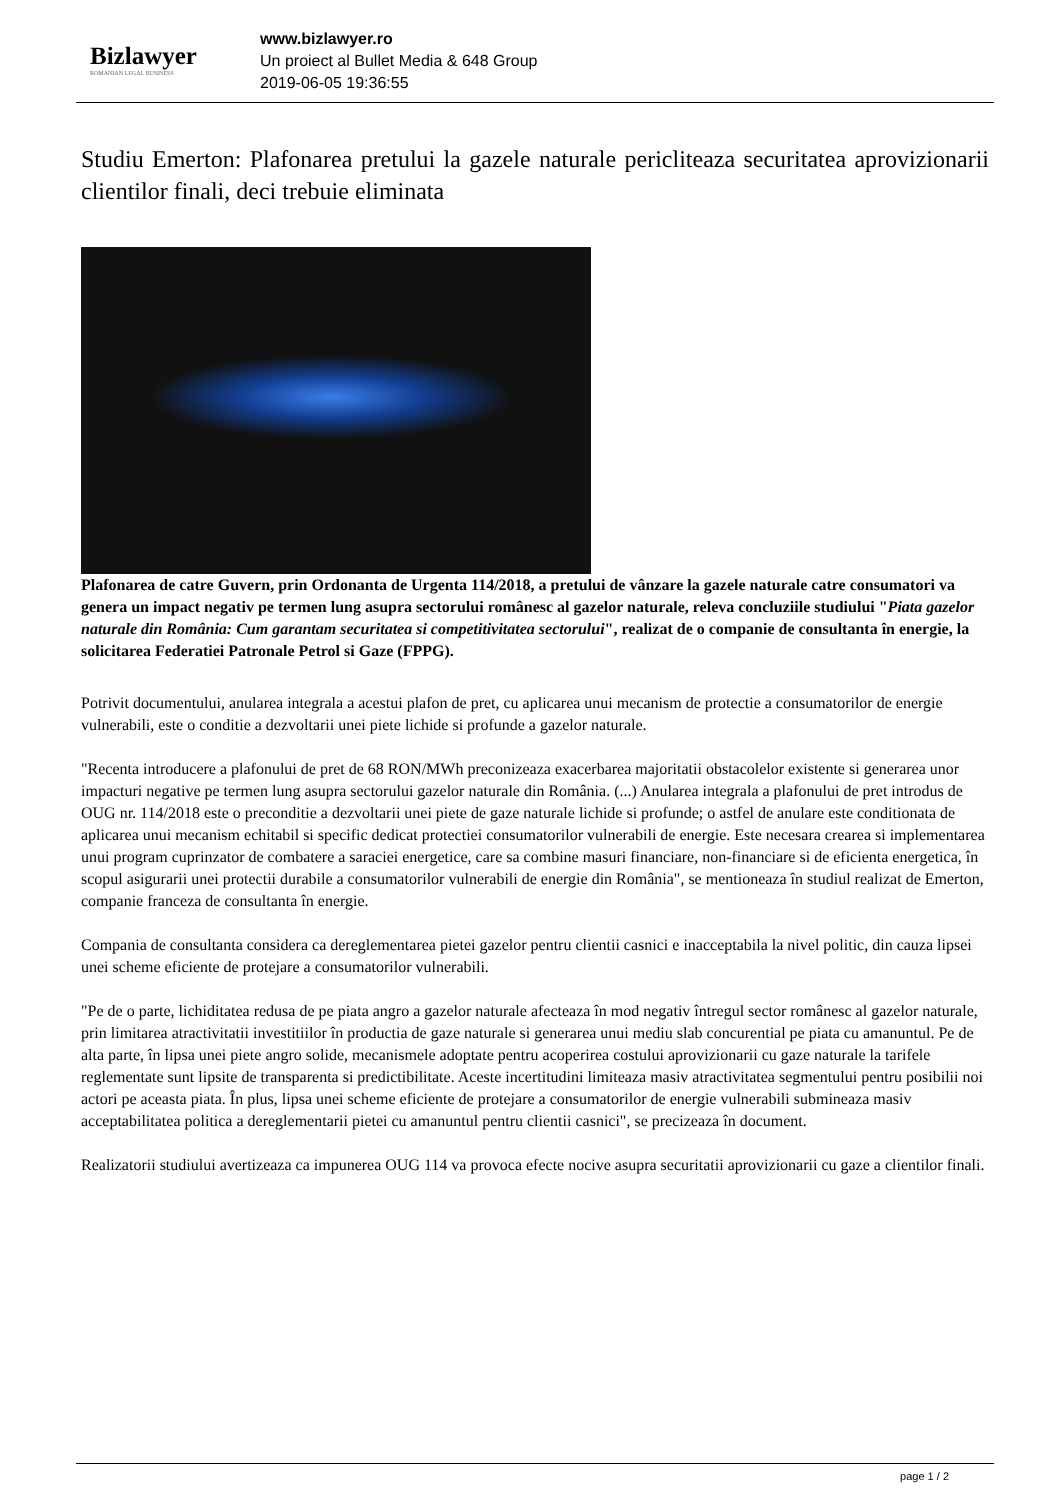Bizlawyer
ROMANIAN LEGAL BUSINESS
www.bizlawyer.ro
Un proiect al Bullet Media & 648 Group
2019-06-05 19:36:55
Studiu Emerton: Plafonarea pretului la gazele naturale pericliteaza securitatea aprovizionarii clientilor finali, deci trebuie eliminata
Plafonarea de catre Guvern, prin Ordonanta de Urgenta 114/2018, a pretului de vânzare la gazele naturale catre consumatori va genera un impact negativ pe termen lung asupra sectorului românesc al gazelor naturale, releva concluziile studiului "Piata gazelor naturale din România: Cum garantam securitatea si competitivitatea sectorului", realizat de o companie de consultanta în energie, la solicitarea Federatiei Patronale Petrol si Gaze (FPPG).
Potrivit documentului, anularea integrala a acestui plafon de pret, cu aplicarea unui mecanism de protectie a consumatorilor de energie vulnerabili, este o conditie a dezvoltarii unei piete lichide si profunde a gazelor naturale.
"Recenta introducere a plafonului de pret de 68 RON/MWh preconizeaza exacerbarea majoritatii obstacolelor existente si generarea unor impacturi negative pe termen lung asupra sectorului gazelor naturale din România. (...) Anularea integrala a plafonului de pret introdus de OUG nr. 114/2018 este o preconditie a dezvoltarii unei piete de gaze naturale lichide si profunde; o astfel de anulare este conditionata de aplicarea unui mecanism echitabil si specific dedicat protectiei consumatorilor vulnerabili de energie. Este necesara crearea si implementarea unui program cuprinzator de combatere a saraciei energetice, care sa combine masuri financiare, non-financiare si de eficienta energetica, în scopul asigurarii unei protectii durabile a consumatorilor vulnerabili de energie din România", se mentioneaza în studiul realizat de Emerton, companie franceza de consultanta în energie.
Compania de consultanta considera ca dereglementarea pietei gazelor pentru clientii casnici e inacceptabila la nivel politic, din cauza lipsei unei scheme eficiente de protejare a consumatorilor vulnerabili.
"Pe de o parte, lichiditatea redusa de pe piata angro a gazelor naturale afecteaza în mod negativ întregul sector românesc al gazelor naturale, prin limitarea atractivitatii investitiilor în productia de gaze naturale si generarea unui mediu slab concurential pe piata cu amanuntul. Pe de alta parte, în lipsa unei piete angro solide, mecanismele adoptate pentru acoperirea costului aprovizionarii cu gaze naturale la tarifele reglementate sunt lipsite de transparenta si predictibilitate. Aceste incertitudini limiteaza masiv atractivitatea segmentului pentru posibilii noi actori pe aceasta piata. În plus, lipsa unei scheme eficiente de protejare a consumatorilor de energie vulnerabili submineaza masiv acceptabilitatea politica a dereglementarii pietei cu amanuntul pentru clientii casnici", se precizeaza în document.
Realizatorii studiului avertizeaza ca impunerea OUG 114 va provoca efecte nocive asupra securitatii aprovizionarii cu gaze a clientilor finali.
page 1 / 2